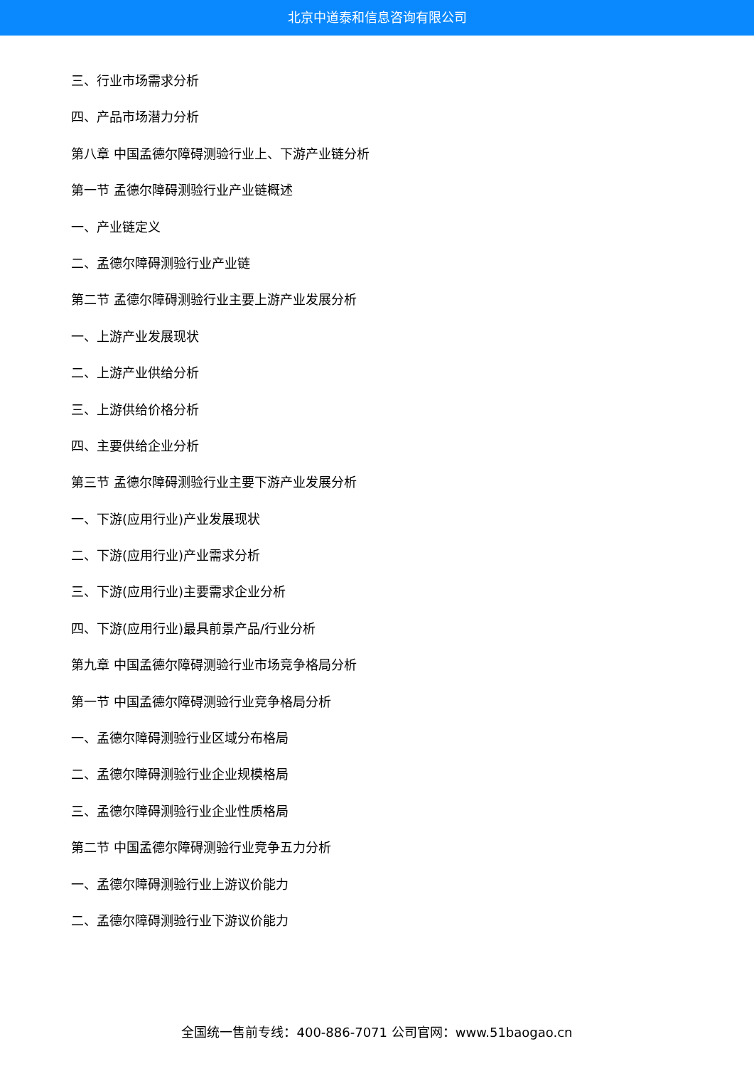北京中道泰和信息咨询有限公司
三、行业市场需求分析
四、产品市场潜力分析
第八章 中国孟德尔障碍测验行业上、下游产业链分析
第一节 孟德尔障碍测验行业产业链概述
一、产业链定义
二、孟德尔障碍测验行业产业链
第二节 孟德尔障碍测验行业主要上游产业发展分析
一、上游产业发展现状
二、上游产业供给分析
三、上游供给价格分析
四、主要供给企业分析
第三节 孟德尔障碍测验行业主要下游产业发展分析
一、下游(应用行业)产业发展现状
二、下游(应用行业)产业需求分析
三、下游(应用行业)主要需求企业分析
四、下游(应用行业)最具前景产品/行业分析
第九章 中国孟德尔障碍测验行业市场竞争格局分析
第一节 中国孟德尔障碍测验行业竞争格局分析
一、孟德尔障碍测验行业区域分布格局
二、孟德尔障碍测验行业企业规模格局
三、孟德尔障碍测验行业企业性质格局
第二节 中国孟德尔障碍测验行业竞争五力分析
一、孟德尔障碍测验行业上游议价能力
二、孟德尔障碍测验行业下游议价能力
全国统一售前专线：400-886-7071 公司官网：www.51baogao.cn